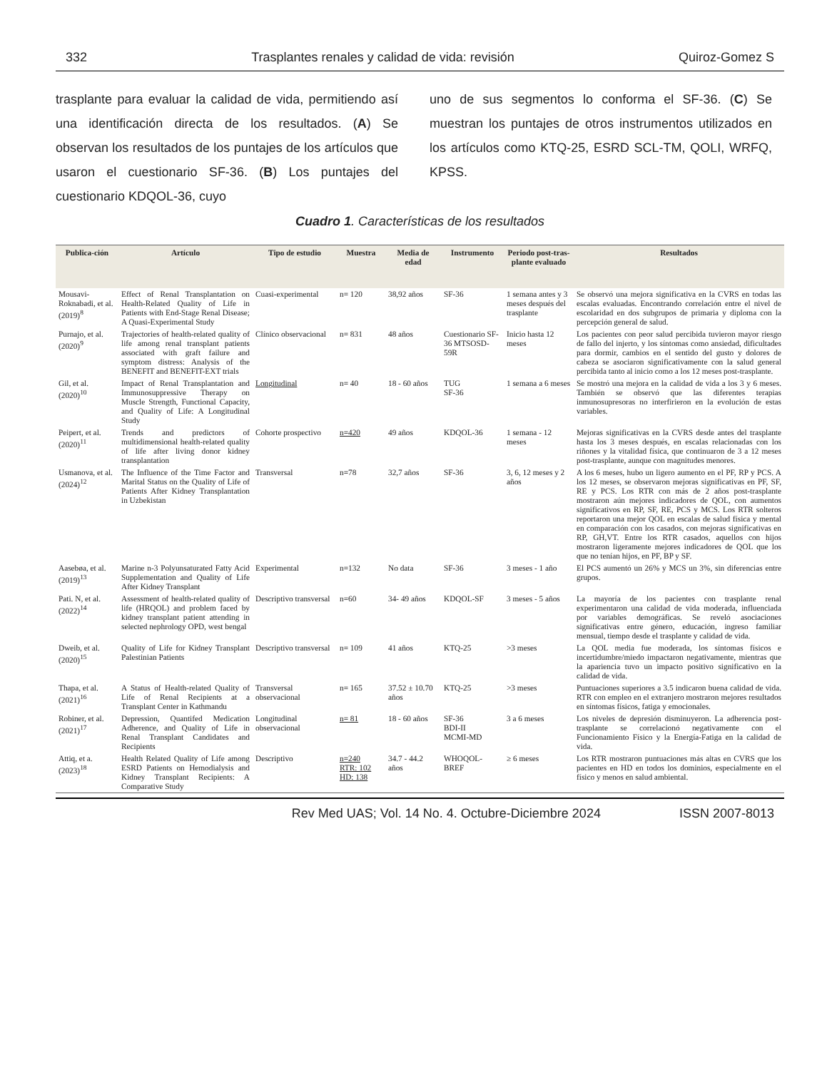332 Trasplantes renales y calidad de vida: revisión Quiroz-Gomez S
trasplante para evaluar la calidad de vida, permitiendo así una identificación directa de los resultados. (A) Se observan los resultados de los puntajes de los artículos que usaron el cuestionario SF-36. (B) Los puntajes del cuestionario KDQOL-36, cuyo
uno de sus segmentos lo conforma el SF-36. (C) Se muestran los puntajes de otros instrumentos utilizados en los artículos como KTQ-25, ESRD SCL-TM, QOLI, WRFQ, KPSS.
Cuadro 1. Características de los resultados
| Publica-ción | Artículo | Tipo de estudio | Muestra | Media de edad | Instrumento | Periodo post-tras-plante evaluado | Resultados |
| --- | --- | --- | --- | --- | --- | --- | --- |
| Mousavi-Roknabadi, et al. (2019)<sup>8</sup> | Effect of Renal Transplantation on Health-Related Quality of Life in Patients with End-Stage Renal Disease; A Quasi-Experimental Study | Cuasi-experimental | n= 120 | 38,92 años | SF-36 | 1 semana antes y 3 meses después del trasplante | Se observó una mejora significativa en la CVRS en todas las escalas evaluadas. Encontrando correlación entre el nivel de escolaridad en dos subgrupos de primaria y diploma con la percepción general de salud. |
| Purnajo, et al. (2020)<sup>9</sup> | Trajectories of health-related quality of life among renal transplant patients associated with graft failure and symptom distress: Analysis of the BENEFIT and BENEFIT-EXT trials | Clínico observacional | n= 831 | 48 años | Cuestionario SF-36 MTSOSD-59R | Inicio hasta 12 meses | Los pacientes con peor salud percibida tuvieron mayor riesgo de fallo del injerto, y los síntomas como ansiedad, dificultades para dormir, cambios en el sentido del gusto y dolores de cabeza se asociaron significativamente con la salud general percibida tanto al inicio como a los 12 meses post-trasplante. |
| Gil, et al. (2020)<sup>10</sup> | Impact of Renal Transplantation and Immunosuppressive Therapy on Muscle Strength, Functional Capacity, and Quality of Life: A Longitudinal Study | Longitudinal | n= 40 | 18 - 60 años | TUG SF-36 | 1 semana a 6 meses | Se mostró una mejora en la calidad de vida a los 3 y 6 meses. También se observó que las diferentes terapias inmunosupresoras no interfirieron en la evolución de estas variables. |
| Peipert, et al. (2020)<sup>11</sup> | Trends and predictors of multidimensional health-related quality of life after living donor kidney transplantation | Cohorte prospectivo | n=420 | 49 años | KDQOL-36 | 1 semana - 12 meses | Mejoras significativas en la CVRS desde antes del trasplante hasta los 3 meses después, en escalas relacionadas con los riñones y la vitalidad física, que continuaron de 3 a 12 meses post-trasplante, aunque con magnitudes menores. |
| Usmanova, et al. (2024)<sup>12</sup> | The Influence of the Time Factor and Marital Status on the Quality of Life of Patients After Kidney Transplantation in Uzbekistan | Transversal | n=78 | 32,7 años | SF-36 | 3, 6, 12 meses y 2 años | A los 6 meses, hubo un ligero aumento en el PF, RP y PCS. A los 12 meses, se observaron mejoras significativas en PF, SF, RE y PCS. Los RTR con más de 2 años post-trasplante mostraron aún mejores indicadores de QOL, con aumentos significativos en RP, SF, RE, PCS y MCS. Los RTR solteros reportaron una mejor QOL en escalas de salud física y mental en comparación con los casados, con mejoras significativas en RP, GH,VT. Entre los RTR casados, aquellos con hijos mostraron ligeramente mejores indicadores de QOL que los que no tenían hijos, en PF, BP y SF. |
| Aasebøa, et al. (2019)<sup>13</sup> | Marine n-3 Polyunsaturated Fatty Acid Supplementation and Quality of Life After Kidney Transplant | Experimental | n=132 | No data | SF-36 | 3 meses - 1 año | El PCS aumentó un 26% y MCS un 3%, sin diferencias entre grupos. |
| Pati. N, et al. (2022)<sup>14</sup> | Assessment of health-related quality of life (HRQOL) and problem faced by kidney transplant patient attending in selected nephrology OPD, west bengal | Descriptivo transversal | n=60 | 34- 49 años | KDQOL-SF | 3 meses - 5 años | La mayoría de los pacientes con trasplante renal experimentaron una calidad de vida moderada, influenciada por variables demográficas. Se reveló asociaciones significativas entre género, educación, ingreso familiar mensual, tiempo desde el trasplante y calidad de vida. |
| Dweib, et al. (2020)<sup>15</sup> | Quality of Life for Kidney Transplant Palestinian Patients | Descriptivo transversal | n= 109 | 41 años | KTQ-25 | >3 meses | La QOL media fue moderada, los síntomas físicos e incertidumbre/miedo impactaron negativamente, mientras que la apariencia tuvo un impacto positivo significativo en la calidad de vida. |
| Thapa, et al. (2021)<sup>16</sup> | A Status of Health-related Quality of Life of Renal Recipients at a Transplant Center in Kathmandu | Transversal observacional | n= 165 | 37.52 ± 10.70 años | KTQ-25 | >3 meses | Puntuaciones superiores a 3.5 indicaron buena calidad de vida. RTR con empleo en el extranjero mostraron mejores resultados en síntomas físicos, fatiga y emocionales. |
| Robiner, et al. (2021)<sup>17</sup> | Depression, Quantifed Medication Adherence, and Quality of Life in Renal Transplant Candidates and Recipients | Longitudinal observacional | n= 81 | 18 - 60 años | SF-36 BDI-II MCMI-MD | 3 a 6 meses | Los niveles de depresión disminuyeron. La adherencia post-trasplante se correlacionó negativamente con el Funcionamiento Físico y la Energía-Fatiga en la calidad de vida. |
| Attiq, et a. (2023)<sup>18</sup> | Health Related Quality of Life among ESRD Patients on Hemodialysis and Kidney Transplant Recipients: A Comparative Study | Descriptivo | n=240 RTR: 102 HD: 138 | 34.7 - 44.2 años | WHOQOL-BREF | ≥ 6 meses | Los RTR mostraron puntuaciones más altas en CVRS que los pacientes en HD en todos los dominios, especialmente en el físico y menos en salud ambiental. |
Rev Med UAS; Vol. 14 No. 4. Octubre-Diciembre 2024 ISSN 2007-8013